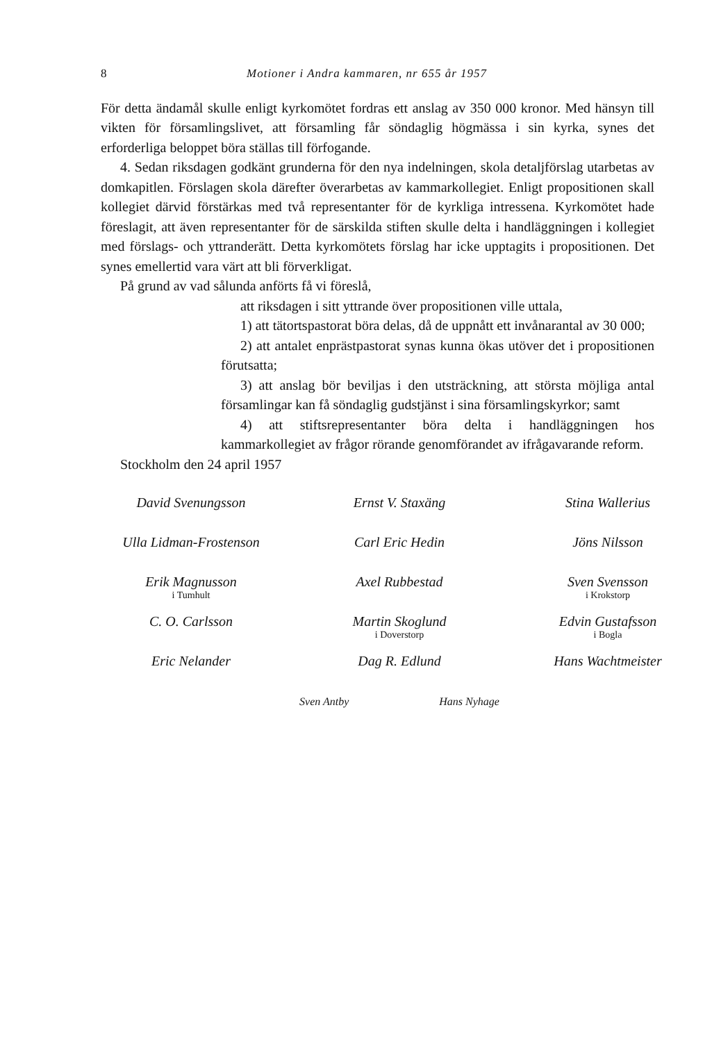8 Motioner i Andra kammaren, nr 655 år 1957
För detta ändamål skulle enligt kyrkomötet fordras ett anslag av 350 000 kronor. Med hänsyn till vikten för församlingslivet, att församling får sön­daglig högmässa i sin kyrka, synes det erforderliga beloppet böra ställas till förfogande.
4. Sedan riksdagen godkänt grunderna för den nya indelningen, skola detaljförslag utarbetas av domkapitlen. Förslagen skola därefter överarbetas av kammarkollegiet. Enligt propositionen skall kollegiet därvid förstärkas med två representanter för de kyrkliga intressena. Kyrkomötet hade före­slagit, att även representanter för de särskilda stiften skulle delta i hand­läggningen i kollegiet med förslags- och yttranderätt. Detta kyrkomötets förslag har icke upptagits i propositionen. Det synes emellertid vara värt att bli förverkligat.
På grund av vad sålunda anförts få vi föreslå,
att riksdagen i sitt yttrande över propositionen ville ut­tala,
1) att tätortspastorat böra delas, då de uppnått ett in­vånarantal av 30 000;
2) att antalet enprästpastorat synas kunna ökas utöver det i propositionen förutsatta;
3) att anslag bör beviljas i den utsträckning, att största möjliga antal församlingar kan få söndaglig gudstjänst i sina församlingskyrkor; samt
4) att stiftsrepresentanter böra delta i handläggningen hos kammarkollegiet av frågor rörande genomförandet av ifrågavarande reform.
Stockholm den 24 april 1957
David Svenungsson
Ernst V. Staxäng
Stina Wallerius
Ulla Lidman-Frostenson
Carl Eric Hedin
Jöns Nilsson
Erik Magnusson
i Tumhult
Axel Rubbestad
Sven Svensson
i Krokstorp
C. O. Carlsson
Martin Skoglund
i Doverstorp
Edvin Gustafsson
i Bogla
Eric Nelander
Dag R. Edlund
Hans Wachtmeister
Sven Antby Hans Nyhage